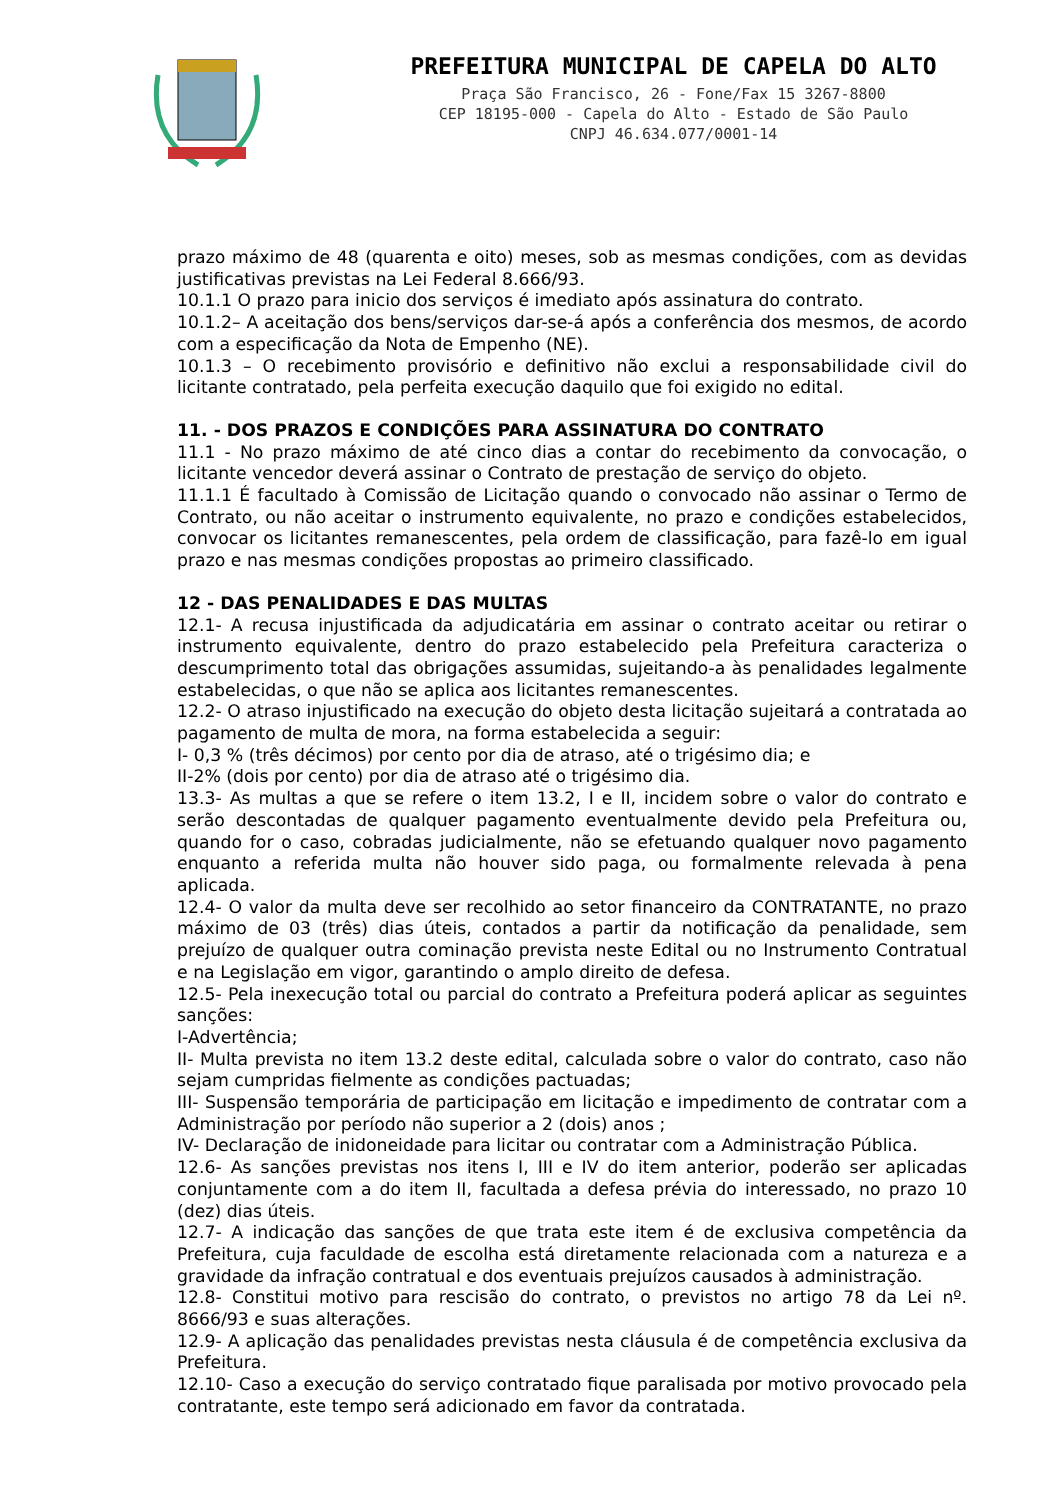PREFEITURA MUNICIPAL DE CAPELA DO ALTO
Praça São Francisco, 26 - Fone/Fax 15 3267-8800
CEP 18195-000 - Capela do Alto - Estado de São Paulo
CNPJ 46.634.077/0001-14
prazo máximo de 48 (quarenta e oito) meses, sob as mesmas condições, com as devidas justificativas previstas na Lei Federal 8.666/93.
10.1.1 O prazo para inicio dos serviços é imediato após assinatura do contrato.
10.1.2– A aceitação dos bens/serviços dar-se-á após a conferência dos mesmos, de acordo com a especificação da Nota de Empenho (NE).
10.1.3 – O recebimento provisório e definitivo não exclui a responsabilidade civil do licitante contratado, pela perfeita execução daquilo que foi exigido no edital.
11. - DOS PRAZOS E CONDIÇÕES PARA ASSINATURA DO CONTRATO
11.1 - No prazo máximo de até cinco dias a contar do recebimento da convocação, o licitante vencedor deverá assinar o Contrato de prestação de serviço do objeto.
11.1.1 É facultado à Comissão de Licitação quando o convocado não assinar o Termo de Contrato, ou não aceitar o instrumento equivalente, no prazo e condições estabelecidos, convocar os licitantes remanescentes, pela ordem de classificação, para fazê-lo em igual prazo e nas mesmas condições propostas ao primeiro classificado.
12 - DAS PENALIDADES E DAS MULTAS
12.1- A recusa injustificada da adjudicatária em assinar o contrato aceitar ou retirar o instrumento equivalente, dentro do prazo estabelecido pela Prefeitura caracteriza o descumprimento total das obrigações assumidas, sujeitando-a às penalidades legalmente estabelecidas, o que não se aplica aos licitantes remanescentes.
12.2- O atraso injustificado na execução do objeto desta licitação sujeitará a contratada ao pagamento de multa de mora, na forma estabelecida a seguir:
I- 0,3 % (três décimos) por cento por dia de atraso, até o trigésimo dia; e
II-2% (dois por cento) por dia de atraso até o trigésimo dia.
13.3- As multas a que se refere o item 13.2, I e II, incidem sobre o valor do contrato e serão descontadas de qualquer pagamento eventualmente devido pela Prefeitura ou, quando for o caso, cobradas judicialmente, não se efetuando qualquer novo pagamento enquanto a referida multa não houver sido paga, ou formalmente relevada à pena aplicada.
12.4- O valor da multa deve ser recolhido ao setor financeiro da CONTRATANTE, no prazo máximo de 03 (três) dias úteis, contados a partir da notificação da penalidade, sem prejuízo de qualquer outra cominação prevista neste Edital ou no Instrumento Contratual e na Legislação em vigor, garantindo o amplo direito de defesa.
12.5- Pela inexecução total ou parcial do contrato a Prefeitura poderá aplicar as seguintes sanções:
I-Advertência;
II- Multa prevista no item 13.2 deste edital, calculada sobre o valor do contrato, caso não sejam cumpridas fielmente as condições pactuadas;
III- Suspensão temporária de participação em licitação e impedimento de contratar com a Administração por período não superior a 2 (dois) anos ;
IV- Declaração de inidoneidade para licitar ou contratar com a Administração Pública.
12.6- As sanções previstas nos itens I, III e IV do item anterior, poderão ser aplicadas conjuntamente com a do item II, facultada a defesa prévia do interessado, no prazo 10 (dez) dias úteis.
12.7- A indicação das sanções de que trata este item é de exclusiva competência da Prefeitura, cuja faculdade de escolha está diretamente relacionada com a natureza e a gravidade da infração contratual e dos eventuais prejuízos causados à administração.
12.8- Constitui motivo para rescisão do contrato, o previstos no artigo 78 da Lei nº. 8666/93 e suas alterações.
12.9- A aplicação das penalidades previstas nesta cláusula é de competência exclusiva da Prefeitura.
12.10- Caso a execução do serviço contratado fique paralisada por motivo provocado pela contratante, este tempo será adicionado em favor da contratada.